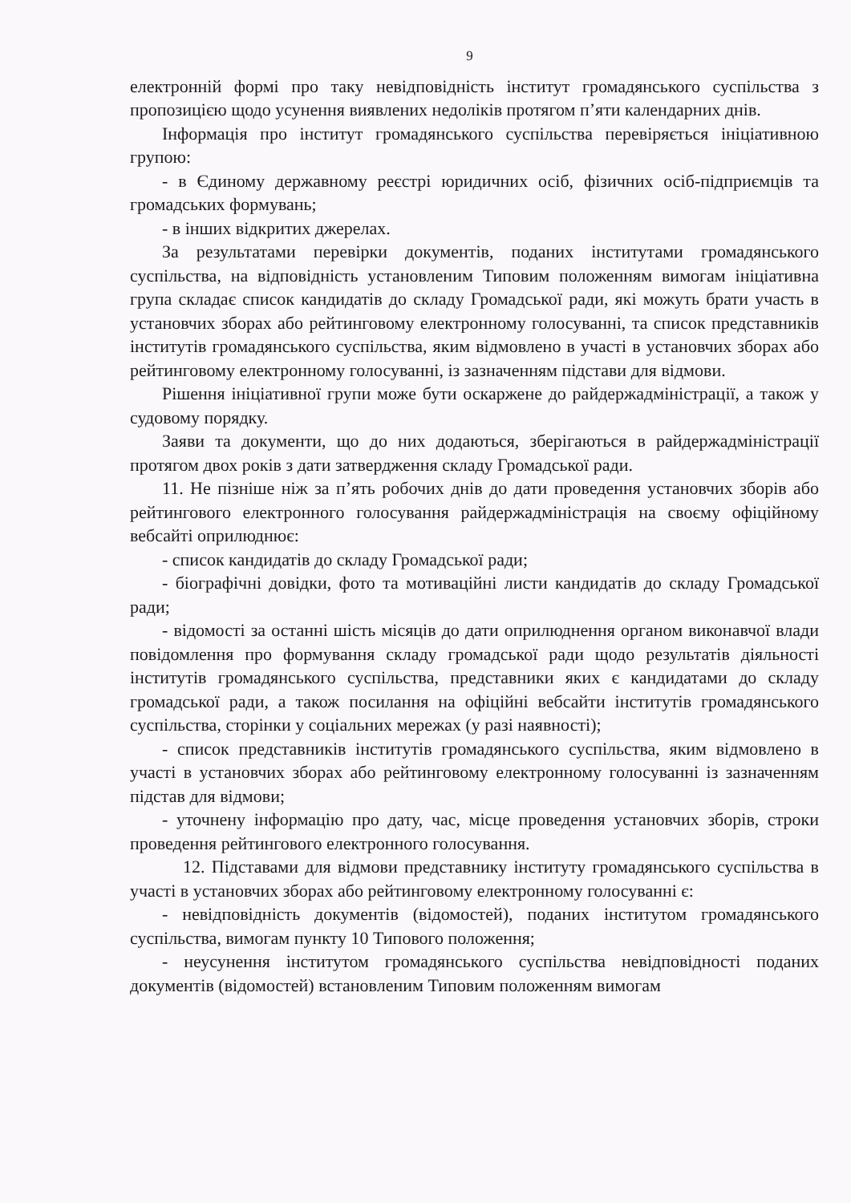9
електронній формі про таку невідповідність інститут громадянського суспільства з пропозицією щодо усунення виявлених недоліків протягом п’яти календарних днів.
Інформація про інститут громадянського суспільства перевіряється ініціативною групою:
- в Єдиному державному реєстрі юридичних осіб, фізичних осіб-підприємців та громадських формувань;
- в інших відкритих джерелах.
За результатами перевірки документів, поданих інститутами громадянського суспільства, на відповідність установленим Типовим положенням вимогам ініціативна група складає список кандидатів до складу Громадської ради, які можуть брати участь в установчих зборах або рейтинговому електронному голосуванні, та список представників інститутів громадянського суспільства, яким відмовлено в участі в установчих зборах або рейтинговому електронному голосуванні, із зазначенням підстави для відмови.
Рішення ініціативної групи може бути оскаржене до райдержадміністрації, а також у судовому порядку.
Заяви та документи, що до них додаються, зберігаються в райдержадміністрації протягом двох років з дати затвердження складу Громадської ради.
11. Не пізніше ніж за п’ять робочих днів до дати проведення установчих зборів або рейтингового електронного голосування райдержадміністрація на своєму офіційному вебсайті оприлюднює:
- список кандидатів до складу Громадської ради;
- біографічні довідки, фото та мотиваційні листи кандидатів до складу Громадської ради;
- відомості за останні шість місяців до дати оприлюднення органом виконавчої влади повідомлення про формування складу громадської ради щодо результатів діяльності інститутів громадянського суспільства, представники яких є кандидатами до складу громадської ради, а також посилання на офіційні вебсайти інститутів громадянського суспільства, сторінки у соціальних мережах (у разі наявності);
- список представників інститутів громадянського суспільства, яким відмовлено в участі в установчих зборах або рейтинговому електронному голосуванні із зазначенням підстав для відмови;
- уточнену інформацію про дату, час, місце проведення установчих зборів, строки проведення рейтингового електронного голосування.
12. Підставами для відмови представнику інституту громадянського суспільства в участі в установчих зборах або рейтинговому електронному голосуванні є:
- невідповідність документів (відомостей), поданих інститутом громадянського суспільства, вимогам пункту 10 Типового положення;
- неусунення інститутом громадянського суспільства невідповідності поданих документів (відомостей) встановленим Типовим положенням вимогам